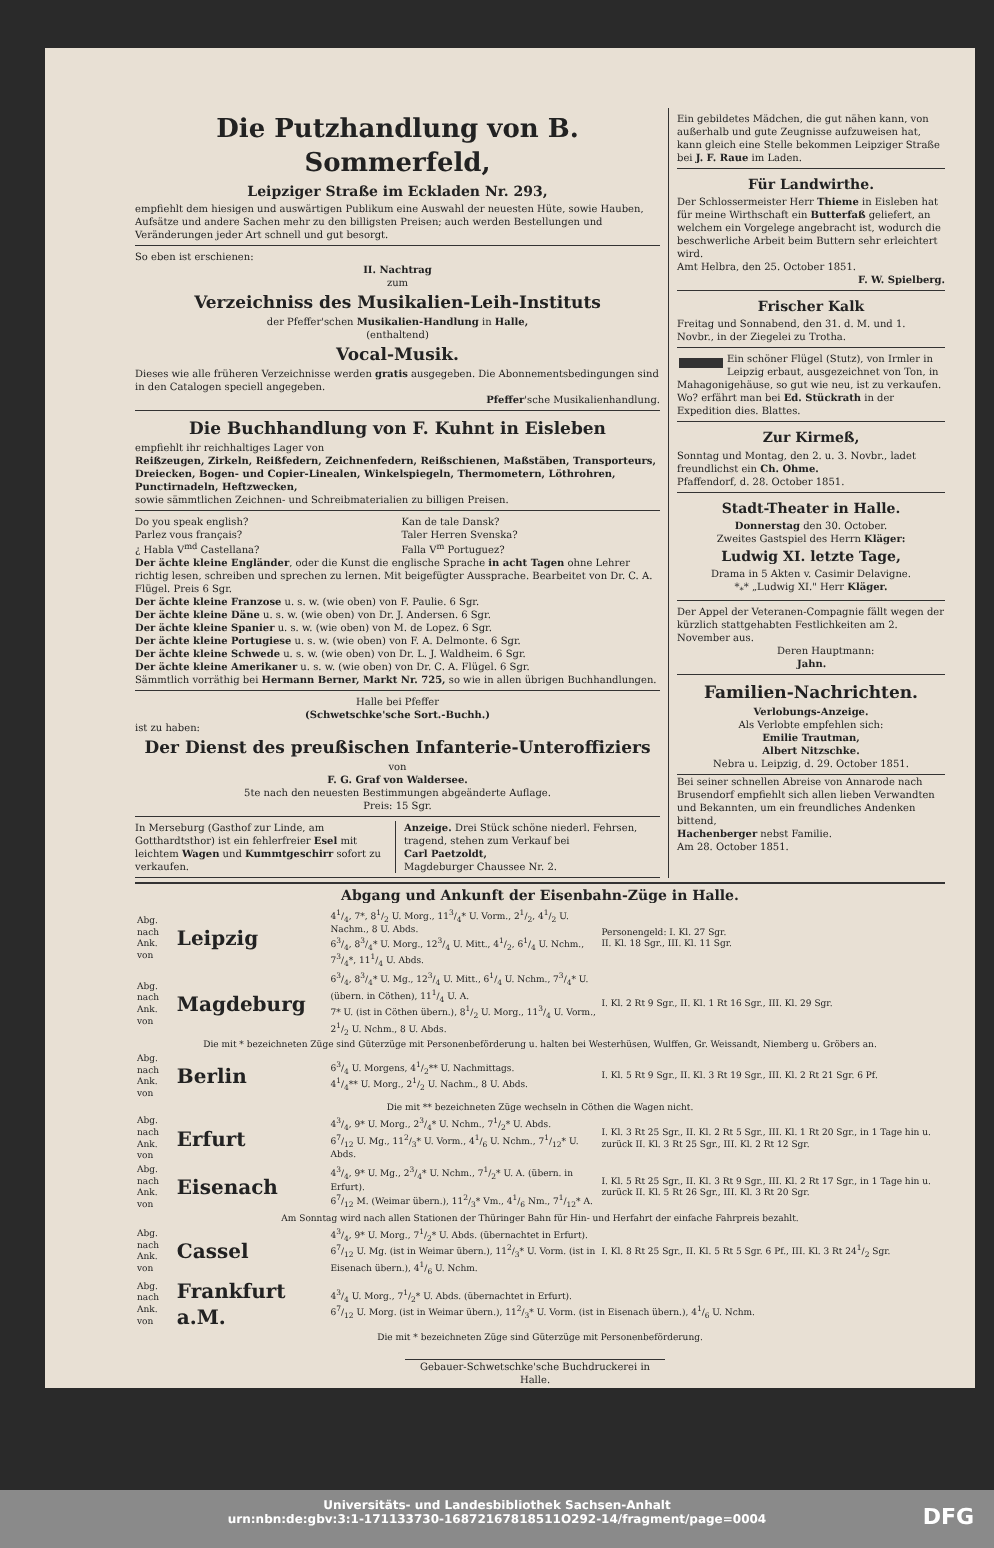Die Putzhandlung von B. Sommerfeld,
Leipziger Straße im Eckladen Nr. 293,
empfiehlt dem hiesigen und auswärtigen Publikum eine Auswahl der neuesten Hüte, sowie Hauben, Aufsätze und andere Sachen mehr zu den billigsten Preisen; auch werden Bestellungen und Veränderungen jeder Art schnell und gut besorgt.
So eben ist erschienen:
II. Nachtrag
zum
Verzeichniss des Musikalien-Leih-Instituts
der Pfeffer'schen Musikalien-Handlung in Halle,
(enthaltend)
Vocal-Musik.
Dieses wie alle früheren Verzeichnisse werden gratis ausgegeben. Die Abonnementsbedingungen sind in den Catalogen speciell angegeben.
Pfeffer'sche Musikalienhandlung.
Die Buchhandlung von F. Kuhnt in Eisleben
empfiehlt ihr reichhaltiges Lager von
Reißzeugen, Zirkeln, Reißfedern, Zeichnenfedern, Reißschienen, Maßstäben, Transporteurs, Dreiecken, Bogen- und Copier-Linealen, Winkelspiegeln, Thermometern, Löthrohren, Punctirnadeln, Heftzwecken,
sowie sämmtlichen Zeichnen- und Schreibmaterialien zu billigen Preisen.
Do you speak english?
Parlez vous français?
¿ Habla V<sup>md</sup> Castellana?
Kan de tale Dansk?
Taler Herren Svenska?
Falla V<sup>m</sup> Portuguez?
Der ächte kleine Engländer, oder die Kunst die englische Sprache in acht Tagen ohne Lehrer richtig lesen, schreiben und sprechen zu lernen. Mit beigefügter Aussprache. Bearbeitet von Dr. C. A. Flügel. Preis 6 Sgr.
Der ächte kleine Franzose u. s. w. (wie oben) von F. Paulie. 6 Sgr.
Der ächte kleine Däne u. s. w. (wie oben) von Dr. J. Andersen. 6 Sgr.
Der ächte kleine Spanier u. s. w. (wie oben) von M. de Lopez. 6 Sgr.
Der ächte kleine Portugiese u. s. w. (wie oben) von F. A. Delmonte. 6 Sgr.
Der ächte kleine Schwede u. s. w. (wie oben) von Dr. L. J. Waldheim. 6 Sgr.
Der ächte kleine Amerikaner u. s. w. (wie oben) von Dr. C. A. Flügel. 6 Sgr.
Sämmtlich vorräthig bei Hermann Berner, Markt Nr. 725, so wie in allen übrigen Buchhandlungen.
Halle bei Pfeffer
(Schwetschke'sche Sort.-Buchh.)
ist zu haben:
Der Dienst des preußischen Infanterie-Unteroffiziers
von
F. G. Graf von Waldersee.
5te nach den neuesten Bestimmungen abgeänderte Auflage.
Preis: 15 Sgr.
In Merseburg (Gasthof zur Linde, am Gotthardtsthor) ist ein fehlerfreier Esel mit leichtem Wagen und Kummtgeschirr sofort zu verkaufen.
Anzeige. Drei Stück schöne niederl. Fehrsen, tragend, stehen zum Verkauf bei
Carl Paetzoldt,
Magdeburger Chaussee Nr. 2.
Ein gebildetes Mädchen, die gut nähen kann, von außerhalb und gute Zeugnisse aufzuweisen hat, kann gleich eine Stelle bekommen Leipziger Straße bei J. F. Raue im Laden.
Für Landwirthe.
Der Schlossermeister Herr Thieme in Eisleben hat für meine Wirthschaft ein Butterfaß geliefert, an welchem ein Vorgelege angebracht ist, wodurch die beschwerliche Arbeit beim Buttern sehr erleichtert wird.
Amt Helbra, den 25. October 1851.
F. W. Spielberg.
Frischer Kalk
Freitag und Sonnabend, den 31. d. M. und 1. Novbr., in der Ziegelei zu Trotha.
Ein schöner Flügel (Stutz), von Irmler in Leipzig erbaut, ausgezeichnet von Ton, in Mahagonigehäuse, so gut wie neu, ist zu verkaufen. Wo? erfährt man bei Ed. Stückrath in der Expedition dies. Blattes.
Zur Kirmeß,
Sonntag und Montag, den 2. u. 3. Novbr., ladet freundlichst ein Ch. Ohme.
Pfaffendorf, d. 28. October 1851.
Stadt-Theater in Halle.
Donnerstag den 30. October.
Zweites Gastspiel des Herrn Kläger:
Ludwig XI. letzte Tage,
Drama in 5 Akten v. Casimir Delavigne.
*<sub>*</sub>* „Ludwig XI." Herr Kläger.
Der Appel der Veteranen-Compagnie fällt wegen der kürzlich stattgehabten Festlichkeiten am 2. November aus.
Deren Hauptmann:
Jahn.
Familien-Nachrichten.
Verlobungs-Anzeige.
Als Verlobte empfehlen sich:
Emilie Trautman,
Albert Nitzschke.
Nebra u. Leipzig, d. 29. October 1851.
Bei seiner schnellen Abreise von Annarode nach Brusendorf empfiehlt sich allen lieben Verwandten und Bekannten, um ein freundliches Andenken bittend,
Hachenberger nebst Familie.
Am 28. October 1851.
Abgang und Ankunft der Eisenbahn-Züge in Halle.
| Abg. nach Ank. von | Leipzig | 41/4, 7*, 81/2 U. Morg., 113/4* U. Vorm., 21/2, 41/2 U. Nachm., 8 U. Abds. 63/4, 83/4* U. Morg., 123/4 U. Mitt., 41/2, 61/4 U. Nchm., 73/4*, 111/4 U. Abds. | Personengeld: I. Kl. 27 Sgr. II. Kl. 18 Sgr., III. Kl. 11 Sgr. |
| Abg. nach Ank. von | Magdeburg | 63/4, 83/4* U. Mg., 123/4 U. Mitt., 61/4 U. Nchm., 73/4* U. (übern. in Cöthen), 111/4 U. A. 7* U. (ist in Cöthen übern.), 81/2 U. Morg., 113/4 U. Vorm., 21/2 U. Nchm., 8 U. Abds. | I. Kl. 2 Rt 9 Sgr., II. Kl. 1 Rt 16 Sgr., III. Kl. 29 Sgr. |
| Die mit * bezeichneten Züge sind Güterzüge mit Personenbeförderung u. halten bei Westerhüsen, Wulffen, Gr. Weissandt, Niemberg u. Gröbers an. | | | |
| Abg. nach Ank. von | Berlin | 63/4 U. Morgens, 41/2** U. Nachmittags. 41/4** U. Morg., 21/2 U. Nachm., 8 U. Abds. | I. Kl. 5 Rt 9 Sgr., II. Kl. 3 Rt 19 Sgr., III. Kl. 2 Rt 21 Sgr. 6 Pf. |
| Die mit ** bezeichneten Züge wechseln in Cöthen die Wagen nicht. | | | |
| Abg. nach Ank. von | Erfurt | 43/4, 9* U. Morg., 23/4* U. Nchm., 71/2* U. Abds. 67/12 U. Mg., 112/3* U. Vorm., 41/6 U. Nchm., 71/12* U. Abds. | I. Kl. 3 Rt 25 Sgr., II. Kl. 2 Rt 5 Sgr., III. Kl. 1 Rt 20 Sgr., in 1 Tage hin u. zurück II. Kl. 3 Rt 25 Sgr., III. Kl. 2 Rt 12 Sgr. |
| Abg. nach Ank. von | Eisenach | 43/4, 9* U. Mg., 23/4* U. Nchm., 71/2* U. A. (übern. in Erfurt). 67/12 M. (Weimar übern.), 112/3* Vm., 41/6 Nm., 71/12* A. | I. Kl. 5 Rt 25 Sgr., II. Kl. 3 Rt 9 Sgr., III. Kl. 2 Rt 17 Sgr., in 1 Tage hin u. zurück II. Kl. 5 Rt 26 Sgr., III. Kl. 3 Rt 20 Sgr. |
| Am Sonntag wird nach allen Stationen der Thüringer Bahn für Hin- und Herfahrt der einfache Fahrpreis bezahlt. | | | |
| Abg. nach Ank. von | Cassel | 43/4, 9* U. Morg., 71/2* U. Abds. (übernachtet in Erfurt). 67/12 U. Mg. (ist in Weimar übern.), 112/3* U. Vorm. (ist in Eisenach übern.), 41/6 U. Nchm. | I. Kl. 8 Rt 25 Sgr., II. Kl. 5 Rt 5 Sgr. 6 Pf., III. Kl. 3 Rt 241/2 Sgr. |
| Abg. nach Ank. von | Frankfurt a.M. | 43/4 U. Morg., 71/2* U. Abds. (übernachtet in Erfurt). 67/12 U. Morg. (ist in Weimar übern.), 112/3* U. Vorm. (ist in Eisenach übern.), 41/6 U. Nchm. | |
| Die mit * bezeichneten Züge sind Güterzüge mit Personenbeförderung. | | | |
Gebauer-Schwetschke'sche Buchdruckerei in Halle.
Universitäts- und Landesbibliothek Sachsen-Anhalt
urn:nbn:de:gbv:3:1-171133730-16872167818511O292-14/fragment/page=0004
DFG